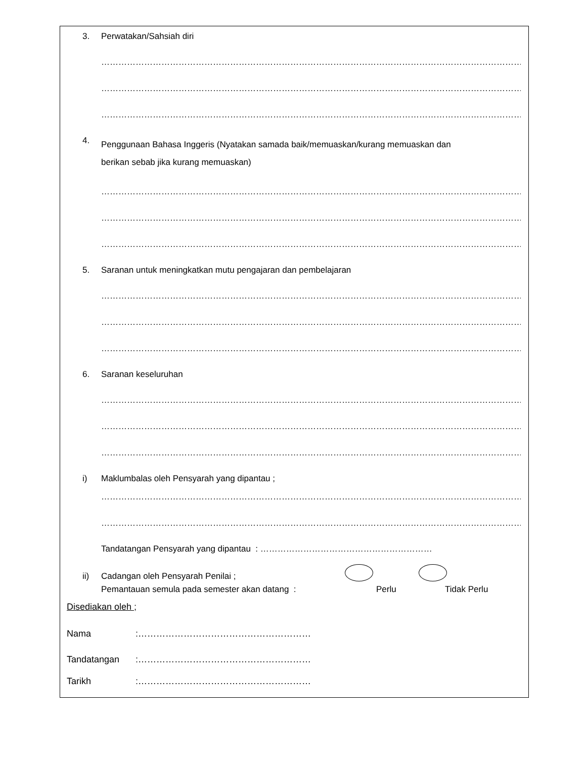3. Perwatakan/Sahsiah diri
……………………………………………………………………………………………………………………………………
……………………………………………………………………………………………………………………………………
……………………………………………………………………………………………………………………………………
4. Penggunaan Bahasa Inggeris (Nyatakan samada baik/memuaskan/kurang memuaskan dan
berikan sebab jika kurang memuaskan)
……………………………………………………………………………………………………………………………………
……………………………………………………………………………………………………………………………………
……………………………………………………………………………………………………………………………………
5. Saranan untuk meningkatkan mutu pengajaran dan pembelajaran
……………………………………………………………………………………………………………………………………
……………………………………………………………………………………………………………………………………
……………………………………………………………………………………………………………………………………
6. Saranan keseluruhan
……………………………………………………………………………………………………………………………………
……………………………………………………………………………………………………………………………………
……………………………………………………………………………………………………………………………………
i) Maklumbalas oleh Pensyarah yang dipantau ;
……………………………………………………………………………………………………………………………………
……………………………………………………………………………………………………………………………………
Tandatangan Pensyarah yang dipantau : ……………………………………………………
ii) Cadangan oleh Pensyarah Penilai ;
Pemantauan semula pada semester akan datang : Perlu Tidak Perlu
Disediakan oleh ;
Nama:…………………………………………………
Tandatangan:…………………………………………………
Tarikh:…………………………………………………